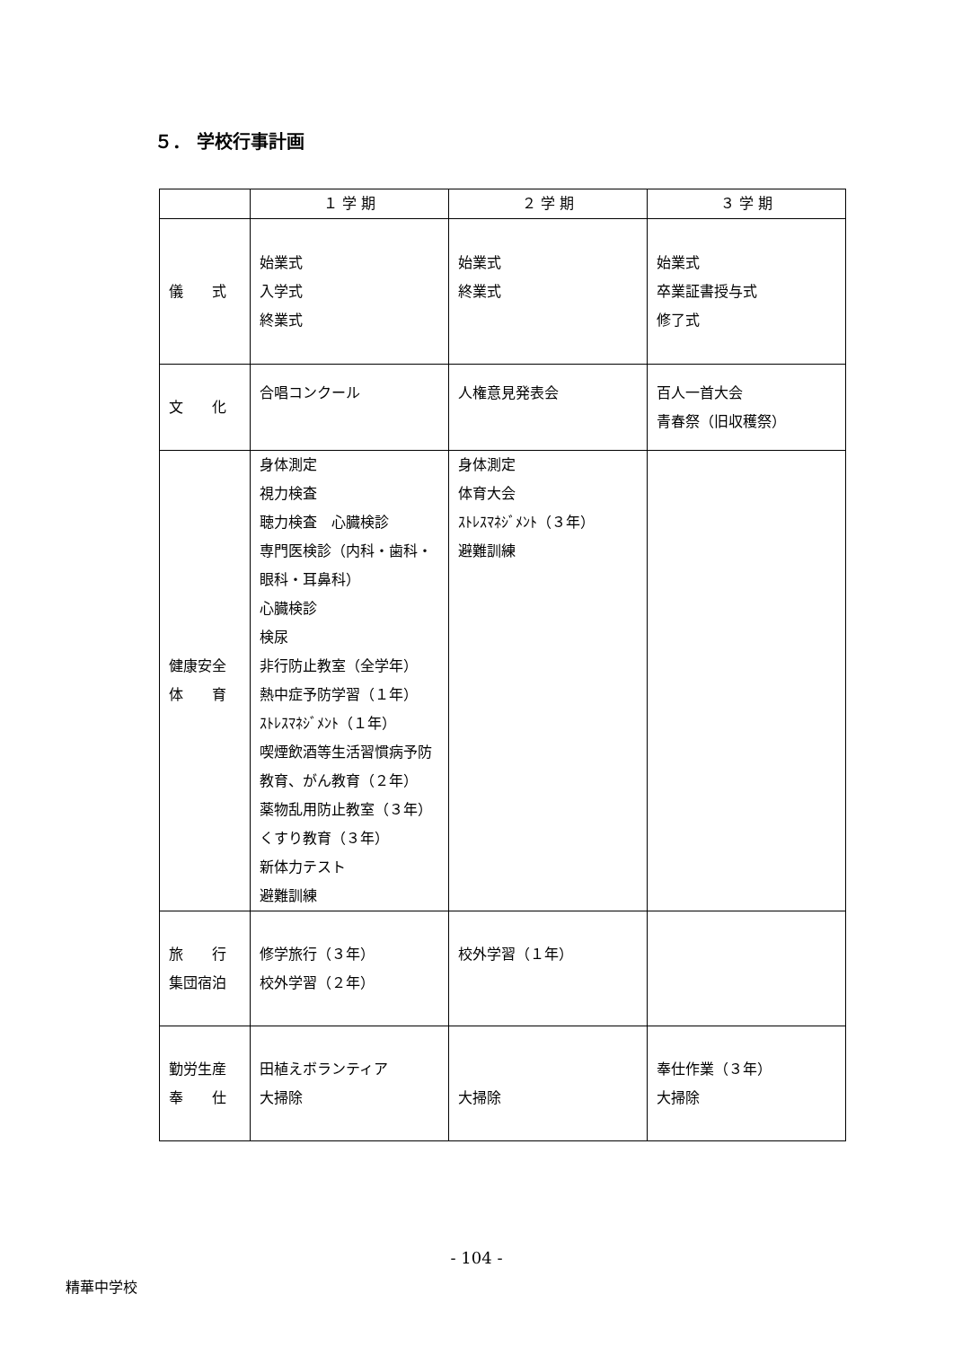５． 学校行事計画
| | １ 学 期 | ２ 学 期 | ３ 学 期 |
| --- | --- | --- | --- |
| 儀 式 | 始業式 入学式 終業式 | 始業式 終業式 | 始業式 卒業証書授与式 修了式 |
| 文 化 | 合唱コンクール | 人権意見発表会 | 百人一首大会 青春祭（旧収穫祭） |
| 健康安全 体 育 | 身体測定 視力検査 聴力検査 心臓検診 専門医検診（内科・歯科・眼科・耳鼻科） 心臓検診 検尿 非行防止教室（全学年） 熱中症予防学習（１年） ｽﾄﾚｽﾏﾈｼﾞﾒﾝﾄ（１年） 喫煙飲酒等生活習慣病予防教育、がん教育（２年） 薬物乱用防止教室（３年） くすり教育（３年） 新体力テスト 避難訓練 | 身体測定 体育大会 ｽﾄﾚｽﾏﾈｼﾞﾒﾝﾄ（３年） 避難訓練 | |
| 旅 行 集団宿泊 | 修学旅行（３年） 校外学習（２年） | 校外学習（１年） | |
| 勤労生産 奉 仕 | 田植えボランティア 大掃除 | 大掃除 | 奉仕作業（３年） 大掃除 |
- 104 -
精華中学校